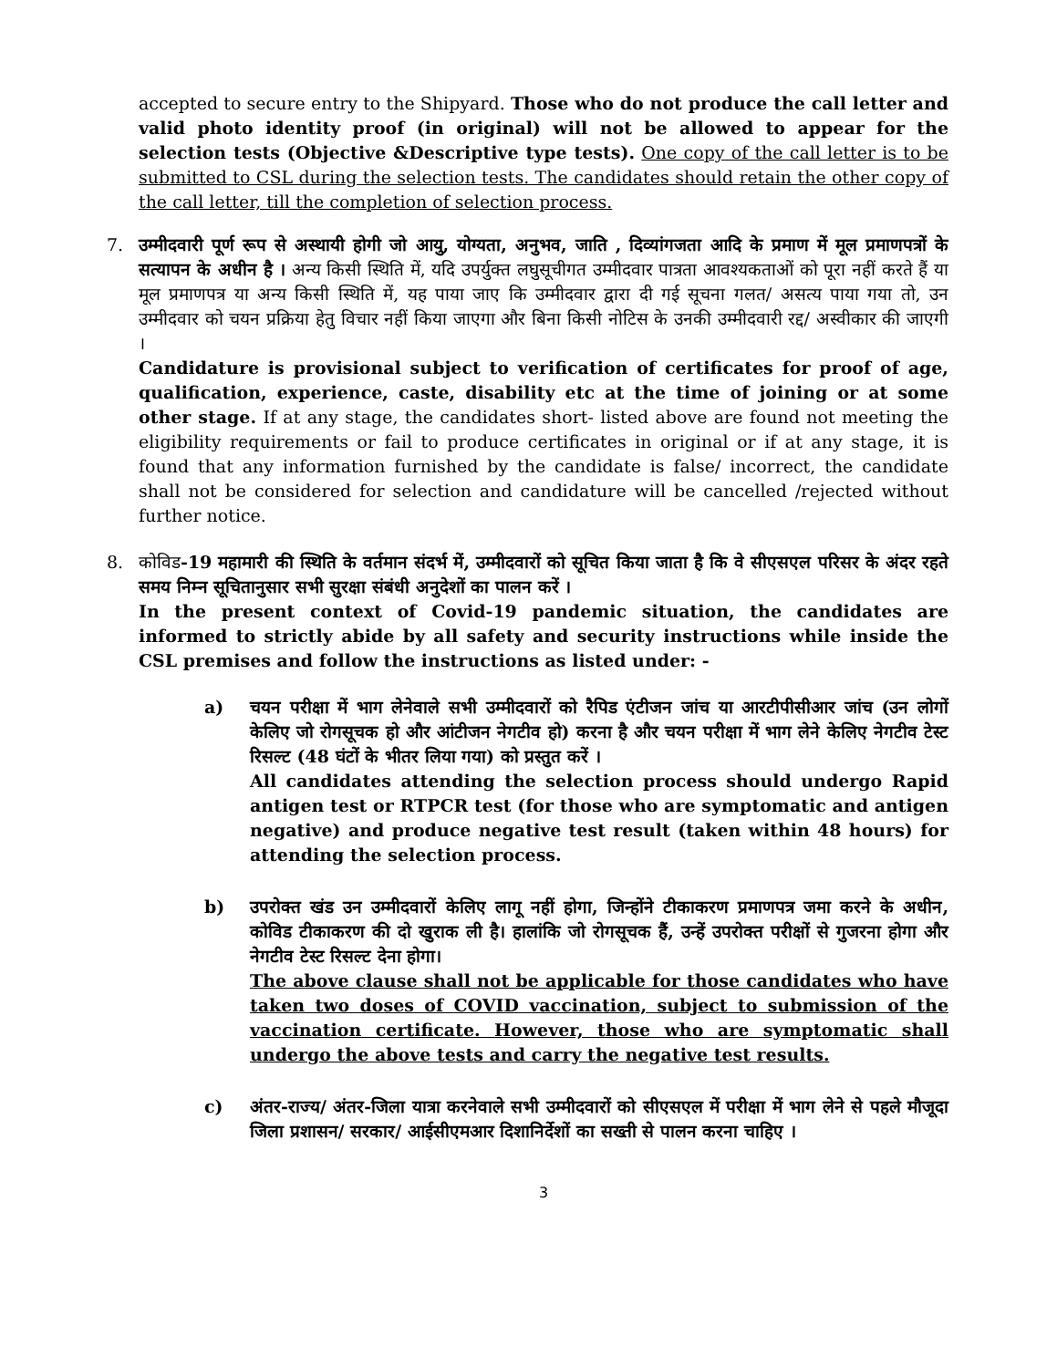accepted to secure entry to the Shipyard. Those who do not produce the call letter and valid photo identity proof (in original) will not be allowed to appear for the selection tests (Objective &Descriptive type tests). One copy of the call letter is to be submitted to CSL during the selection tests. The candidates should retain the other copy of the call letter, till the completion of selection process.
7. उम्मीदवारी पूर्ण रूप से अस्थायी होगी जो आयु, योग्यता, अनुभव, जाति , दिव्यांगजता आदि के प्रमाण में मूल प्रमाणपत्रों के सत्यापन के अधीन है । अन्य किसी स्थिति में, यदि उपर्युक्त लघुसूचीगत उम्मीदवार पात्रता आवश्यकताओं को पूरा नहीं करते हैं या मूल प्रमाणपत्र या अन्य किसी स्थिति में, यह पाया जाए कि उम्मीदवार द्वारा दी गई सूचना गलत/ असत्य पाया गया तो, उन उम्मीदवार को चयन प्रक्रिया हेतु विचार नहीं किया जाएगा और बिना किसी नोटिस के उनकी उम्मीदवारी रद्द/ अस्वीकार की जाएगी ।
Candidature is provisional subject to verification of certificates for proof of age, qualification, experience, caste, disability etc at the time of joining or at some other stage. If at any stage, the candidates short- listed above are found not meeting the eligibility requirements or fail to produce certificates in original or if at any stage, it is found that any information furnished by the candidate is false/ incorrect, the candidate shall not be considered for selection and candidature will be cancelled /rejected without further notice.
8. कोविड-19 महामारी की स्थिति के वर्तमान संदर्भ में, उम्मीदवारों को सूचित किया जाता है कि वे सीएसएल परिसर के अंदर रहते समय निम्न सूचितानुसार सभी सुरक्षा संबंधी अनुदेशों का पालन करें ।
In the present context of Covid-19 pandemic situation, the candidates are informed to strictly abide by all safety and security instructions while inside the CSL premises and follow the instructions as listed under: -
a) चयन परीक्षा में भाग लेनेवाले सभी उम्मीदवारों को रैपिड एंटीजन जांच या आरटीपीसीआर जांच (उन लोगों केलिए जो रोगसूचक हो और आंटीजन नेगटीव हो) करना है और चयन परीक्षा में भाग लेने केलिए नेगटीव टेस्ट रिसल्ट (48 घंटों के भीतर लिया गया) को प्रस्तुत करें ।
All candidates attending the selection process should undergo Rapid antigen test or RTPCR test (for those who are symptomatic and antigen negative) and produce negative test result (taken within 48 hours) for attending the selection process.
b) उपरोक्त खंड उन उम्मीदवारों केलिए लागू नहीं होगा, जिन्होंने टीकाकरण प्रमाणपत्र जमा करने के अधीन, कोविड टीकाकरण की दो खुराक ली है। हालांकि जो रोगसूचक हैं, उन्हें उपरोक्त परीक्षों से गुजरना होगा और नेगटीव टेस्ट रिसल्ट देना होगा।
The above clause shall not be applicable for those candidates who have taken two doses of COVID vaccination, subject to submission of the vaccination certificate. However, those who are symptomatic shall undergo the above tests and carry the negative test results.
c) अंतर-राज्य/ अंतर-जिला यात्रा करनेवाले सभी उम्मीदवारों को सीएसएल में परीक्षा में भाग लेने से पहले मौजूदा जिला प्रशासन/ सरकार/ आईसीएमआर दिशानिर्देशों का सख्ती से पालन करना चाहिए ।
3